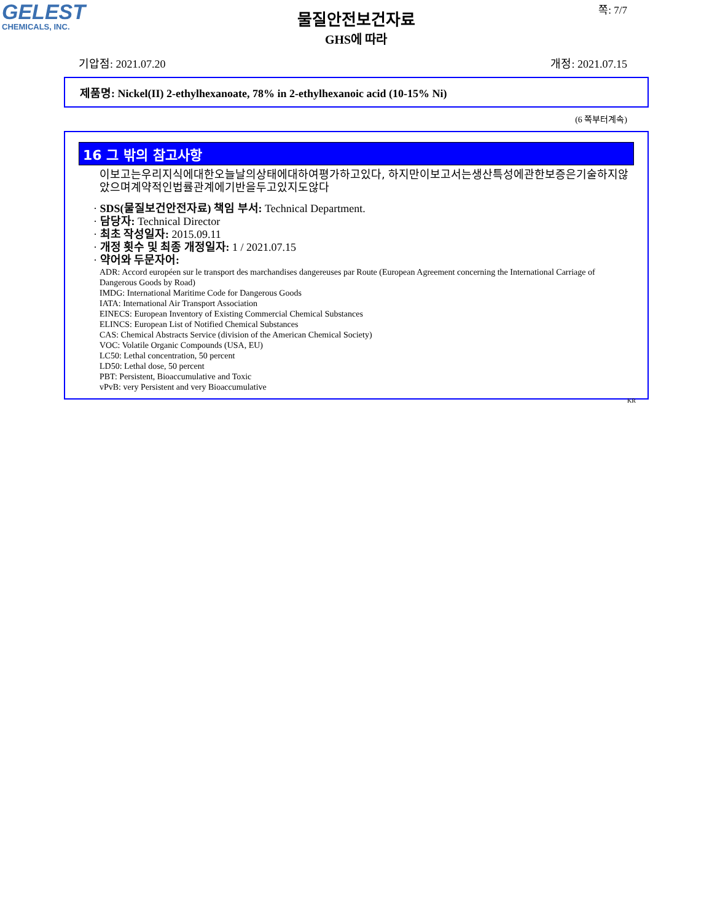GELEST
CHEMICALS, INC.
쪽: 7/7
물질안전보건자료
GHS에 따라
기압점: 2021.07.20 개정: 2021.07.15
제품명: Nickel(II) 2-ethylhexanoate, 78% in 2-ethylhexanoic acid (10-15% Ni)
(6 쪽부터계속)
16 그 밖의 참고사항
이보고는우리지식에대한오늘날의상태에대하여평가하고있다, 하지만이보고서는생산특성에관한보증은기술하지않았으며계약적인법률관계에기반을두고있지도않다
· SDS(물질보건안전자료) 책임 부서: Technical Department.
· 담당자: Technical Director
· 최초 작성일자: 2015.09.11
· 개정 횟수 및 최종 개정일자: 1 / 2021.07.15
· 약어와 두문자어:
ADR: Accord européen sur le transport des marchandises dangereuses par Route (European Agreement concerning the International Carriage of Dangerous Goods by Road)
IMDG: International Maritime Code for Dangerous Goods
IATA: International Air Transport Association
EINECS: European Inventory of Existing Commercial Chemical Substances
ELINCS: European List of Notified Chemical Substances
CAS: Chemical Abstracts Service (division of the American Chemical Society)
VOC: Volatile Organic Compounds (USA, EU)
LC50: Lethal concentration, 50 percent
LD50: Lethal dose, 50 percent
PBT: Persistent, Bioaccumulative and Toxic
vPvB: very Persistent and very Bioaccumulative
KR